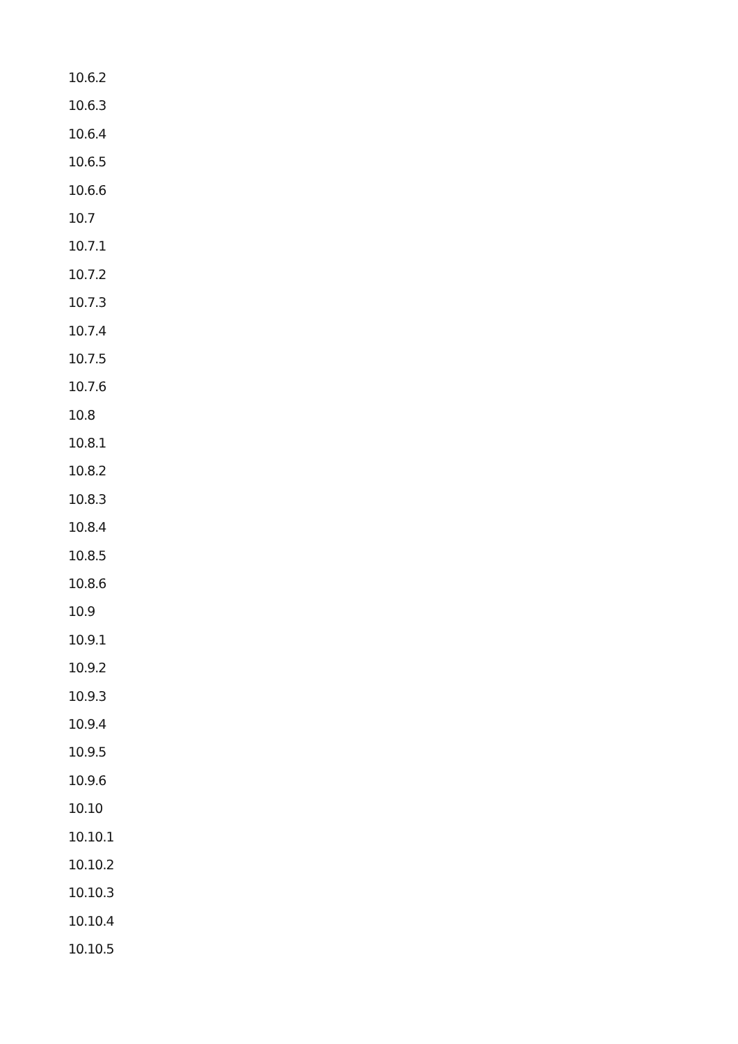10.6.2
10.6.3
10.6.4
10.6.5
10.6.6
10.7
10.7.1
10.7.2
10.7.3
10.7.4
10.7.5
10.7.6
10.8
10.8.1
10.8.2
10.8.3
10.8.4
10.8.5
10.8.6
10.9
10.9.1
10.9.2
10.9.3
10.9.4
10.9.5
10.9.6
10.10
10.10.1
10.10.2
10.10.3
10.10.4
10.10.5